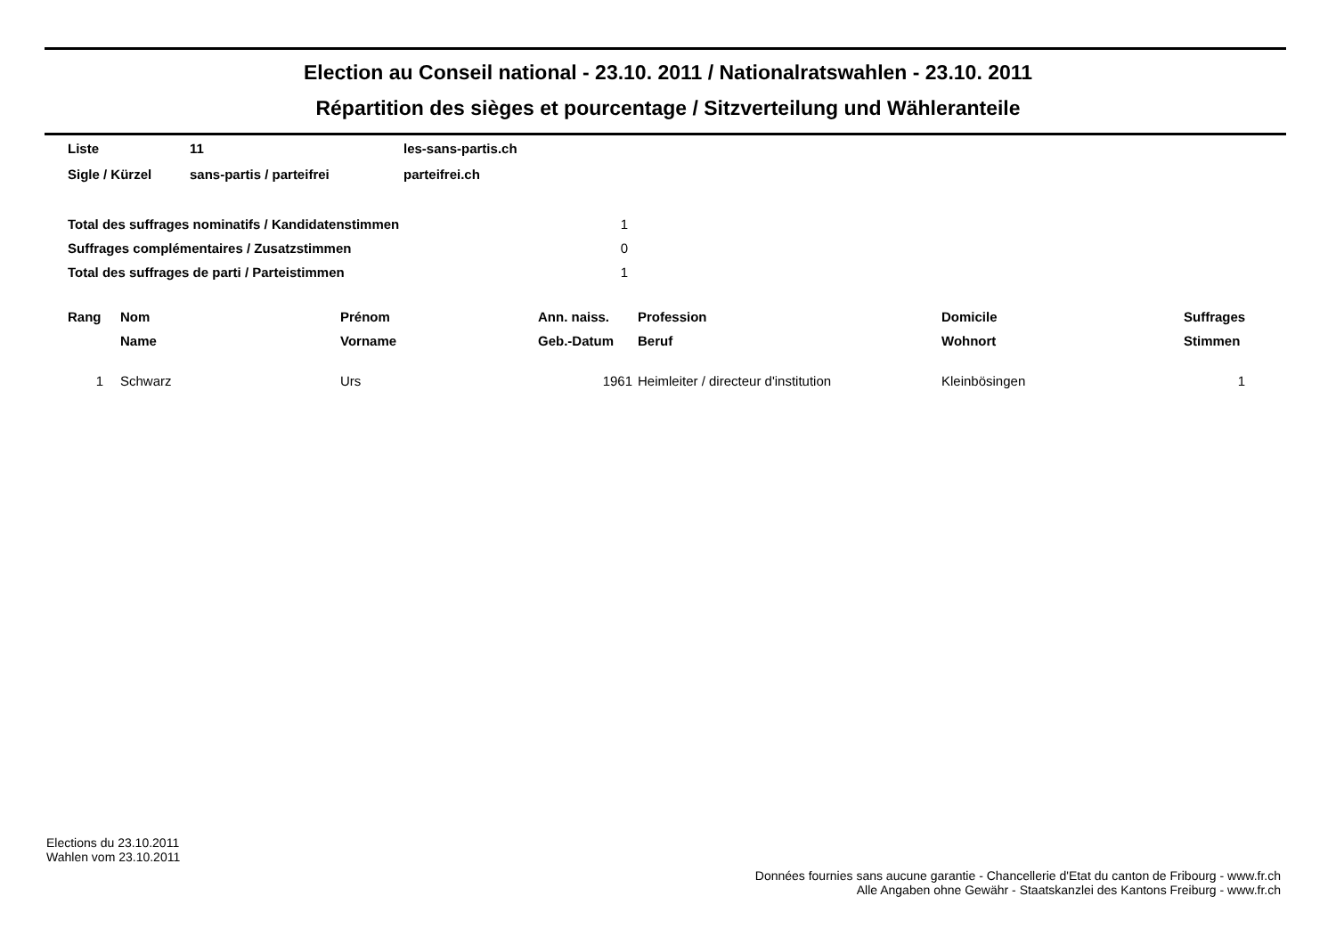Election au Conseil national - 23.10. 2011 / Nationalratswahlen - 23.10. 2011
Répartition des sièges et pourcentage / Sitzverteilung und Wähleranteile
| Liste | 11 | les-sans-partis.ch |
| Sigle / Kürzel | sans-partis / parteifrei | parteifrei.ch |
| Total des suffrages nominatifs / Kandidatenstimmen | 1 |
| Suffrages complémentaires / Zusatzstimmen | 0 |
| Total des suffrages de parti / Parteistimmen | 1 |
| Rang | Nom | Prénom | Ann. naiss. | Profession | Domicile | Suffrages |
| --- | --- | --- | --- | --- | --- | --- |
| | Name | Vorname | Geb.-Datum | Beruf | Wohnort | Stimmen |
| 1 | Schwarz | Urs | 1961 | Heimleiter / directeur d'institution | Kleinbösingen | 1 |
Elections du 23.10.2011
Wahlen vom 23.10.2011
Données fournies sans aucune garantie - Chancellerie d'Etat du canton de Fribourg - www.fr.ch
Alle Angaben ohne Gewähr - Staatskanzlei des Kantons Freiburg - www.fr.ch